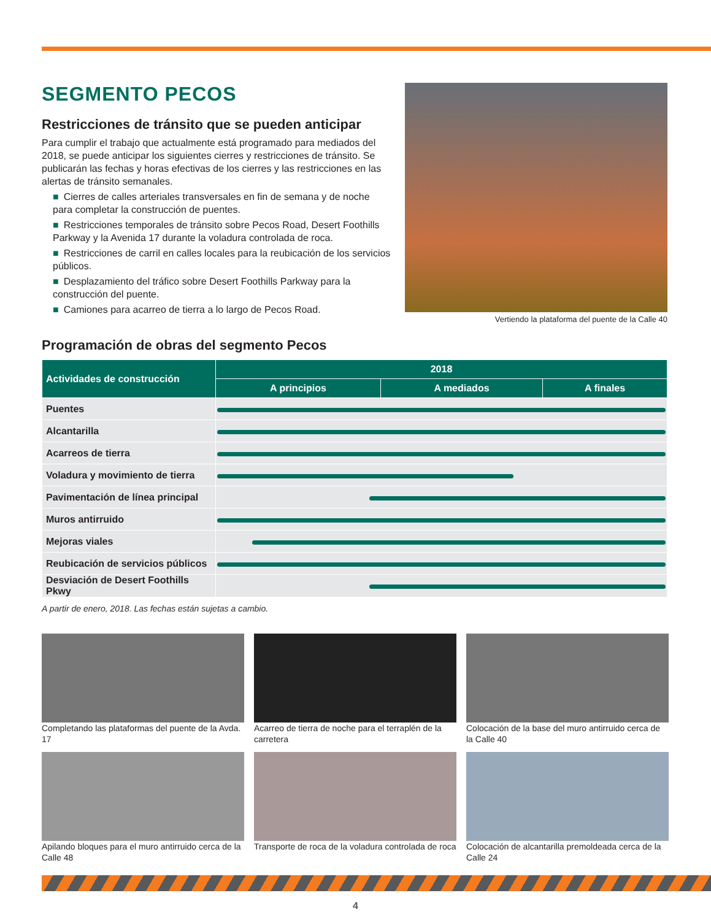SEGMENTO PECOS
Restricciones de tránsito que se pueden anticipar
Para cumplir el trabajo que actualmente está programado para mediados del 2018, se puede anticipar los siguientes cierres y restricciones de tránsito. Se publicarán las fechas y horas efectivas de los cierres y las restricciones en las alertas de tránsito semanales.
■ Cierres de calles arteriales transversales en fin de semana y de noche para completar la construcción de puentes.
■ Restricciones temporales de tránsito sobre Pecos Road, Desert Foothills Parkway y la Avenida 17 durante la voladura controlada de roca.
■ Restricciones de carril en calles locales para la reubicación de los servicios públicos.
■ Desplazamiento del tráfico sobre Desert Foothills Parkway para la construcción del puente.
■ Camiones para acarreo de tierra a lo largo de Pecos Road.
Vertiendo la plataforma del puente de la Calle 40
Programación de obras del segmento Pecos
| Actividades de construcción | 2018 | | |
| --- | --- | --- | --- |
| | A principios | A mediados | A finales |
| Puentes | | | |
| Alcantarilla | | | |
| Acarreos de tierra | | | |
| Voladura y movimiento de tierra | | | |
| Pavimentación de línea principal | | | |
| Muros antirruido | | | |
| Mejoras viales | | | |
| Reubicación de servicios públicos | | | |
| Desviación de Desert Foothills Pkwy | | | |
A partir de enero, 2018. Las fechas están sujetas a cambio.
Completando las plataformas del puente de la Avda. 17
Acarreo de tierra de noche para el terraplén de la carretera
Colocación de la base del muro antirruido cerca de la Calle 40
Apilando bloques para el muro antirruido cerca de la Calle 48
Transporte de roca de la voladura controlada de roca
Colocación de alcantarilla premoldeada cerca de la Calle 24
4